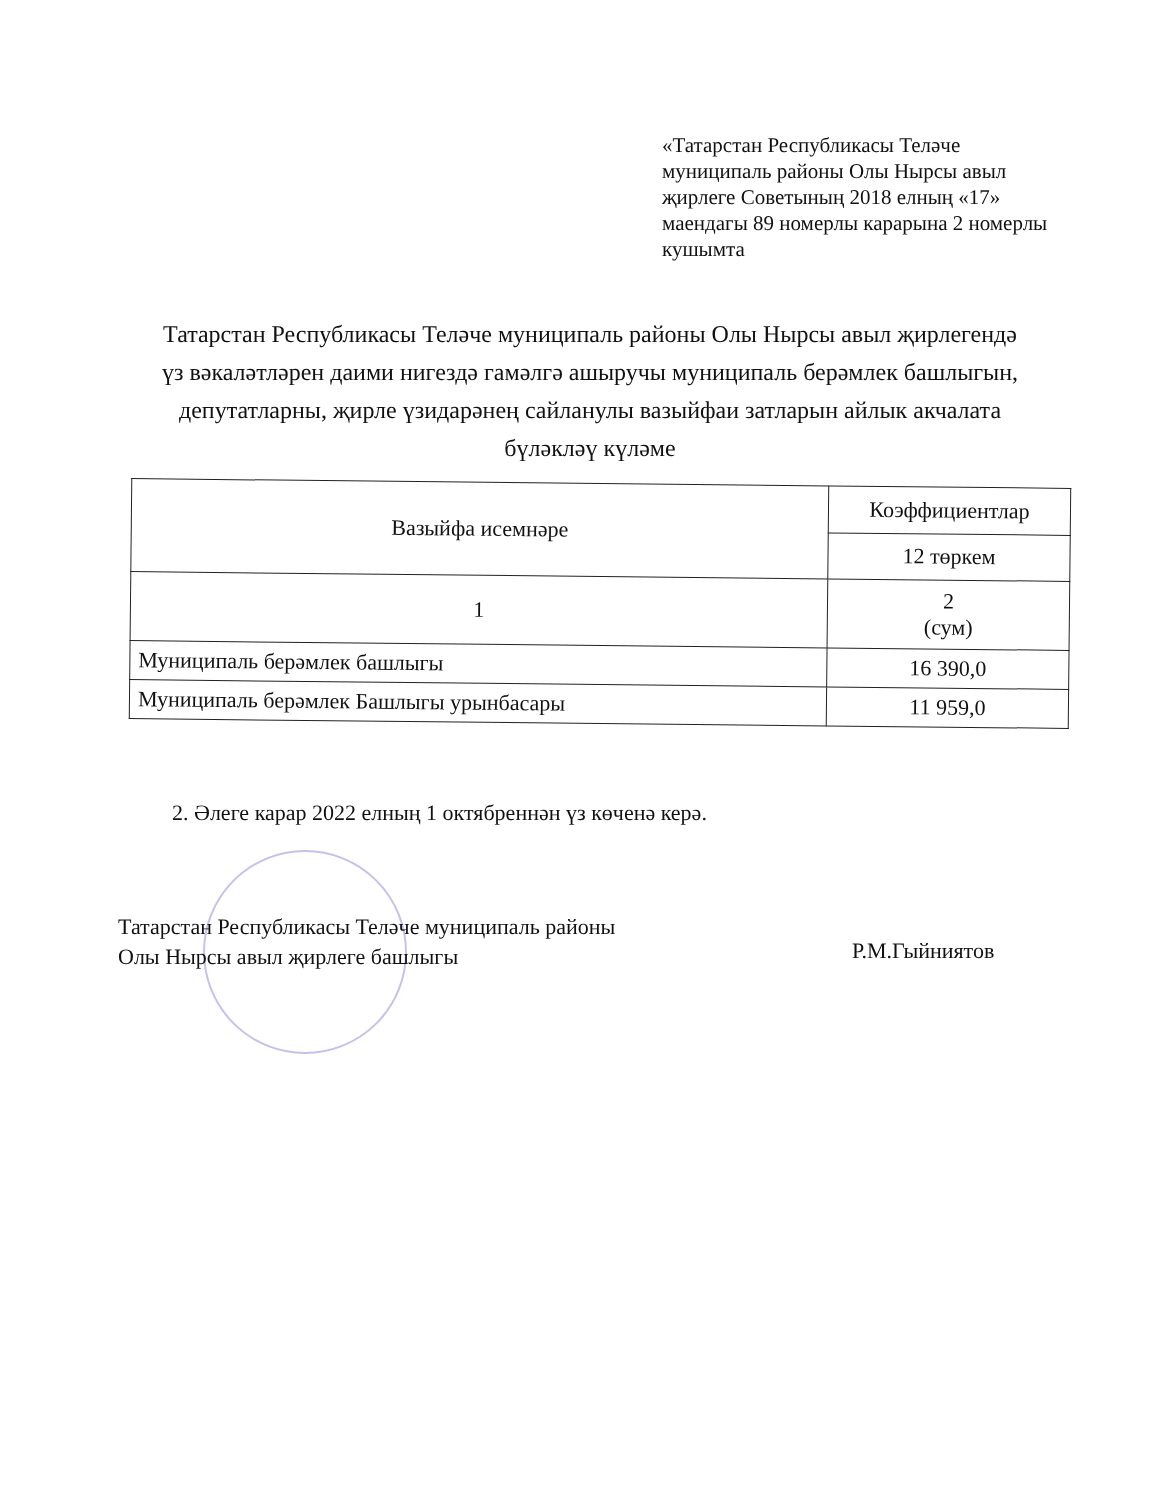«Татарстан Республикасы Теләче муниципаль районы Олы Нырсы авыл җирлеге Советының 2018 елның «17» маендагы 89 номерлы карарына 2 номерлы кушымта
Татарстан Республикасы Теләче муниципаль районы Олы Нырсы авыл җирлегендә үз вәкаләтләрен даими нигездә гамәлгә ашыручы муниципаль берәмлек башлыгын, депутатларны, җирле үзидарәнең сайланулы вазыйфаи затларын айлык акчалата бүләкләү күләме
| Вазыйфа исемнәре | Коэффициентлар |
| --- | --- |
| | 12 төркем |
| 1 | 2 (сум) |
| Муниципаль берәмлек башлыгы | 16 390,0 |
| Муниципаль берәмлек Башлыгы урынбасары | 11 959,0 |
2. Әлеге карар 2022 елның 1 октябреннән үз көченә керә.
Татарстан Республикасы Теләче муниципаль районы
Олы Нырсы авыл җирлеге башлыгы
Р.М.Гыйниятов